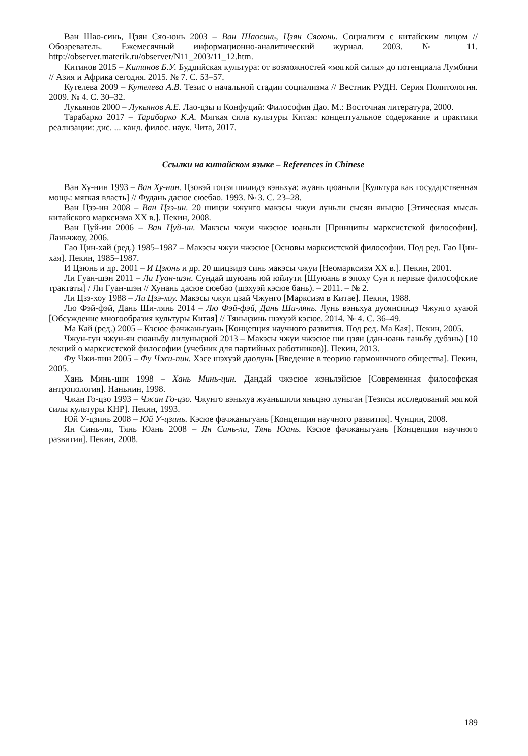Ван Шао-синь, Цзян Сяо-юнь 2003 – Ван Шаосинь, Цзян Сяоюнь. Социализм с китайским лицом // Обозреватель. Ежемесячный информационно-аналитический журнал. 2003. № 11. http://observer.materik.ru/observer/N11_2003/11_12.htm.
Китинов 2015 – Китинов Б.У. Буддийская культура: от возможностей «мягкой силы» до потенциала Лумбини // Азия и Африка сегодня. 2015. № 7. С. 53–57.
Кутелева 2009 – Кутелева А.В. Тезис о начальной стадии социализма // Вестник РУДН. Серия Политология. 2009. № 4. С. 30–32.
Лукьянов 2000 – Лукьянов А.Е. Лао-цзы и Конфуций: Философия Дао. М.: Восточная литература, 2000.
Тарабарко 2017 – Тарабарко К.А. Мягкая сила культуры Китая: концептуальное содержание и практики реализации: дис. ... канд. филос. наук. Чита, 2017.
Ссылки на китайском языке – References in Chinese
Ван Ху-нин 1993 – Ван Ху-нин. Цзовэй гоцзя шилидэ вэньхуа: жуань цюаньли [Культура как государственная мощь: мягкая власть] // Фудань дасюе сюебао. 1993. № 3. С. 23–28.
Ван Цзэ-ин 2008 – Ван Цзэ-ин. 20 шицзи чжунго макэсы чжуи луньли сысян яньцзю [Этическая мысль китайского марксизма XX в.]. Пекин, 2008.
Ван Цуй-ин 2006 – Ван Цуй-ин. Макэсы чжуи чжэсюе юаньли [Принципы марксистской философии]. Ланьчжоу, 2006.
Гао Цин-хай (ред.) 1985–1987 – Макэсы чжуи чжэсюе [Основы марксистской философии. Под ред. Гао Цин-хая]. Пекин, 1985–1987.
И Цзюнь и др. 2001 – И Цзюнь и др. 20 шицзидэ синь макэсы чжуи [Неомарксизм XX в.]. Пекин, 2001.
Ли Гуан-шэн 2011 – Ли Гуан-шэн. Сундай шуюань юй юйлути [Шуюань в эпоху Сун и первые философские трактаты] / Ли Гуан-шэн // Хунань дасюе сюебао (шэхуэй кэсюе бань). – 2011. – № 2.
Ли Цзэ-хоу 1988 – Ли Цзэ-хоу. Макэсы чжуи цзай Чжунго [Марксизм в Китае]. Пекин, 1988.
Лю Фэй-фэй, Дань Ши-лянь 2014 – Лю Фэй-фэй, Дань Ши-лянь. Лунь вэньхуа дуоянсиндэ Чжунго хуаюй [Обсуждение многообразия культуры Китая] // Тяньцзинь шэхуэй кэсюе. 2014. № 4. С. 36–49.
Ма Кай (ред.) 2005 – Кэсюе фачжаньгуань [Концепция научного развития. Под ред. Ма Кая]. Пекин, 2005.
Чжун-гун чжун-ян сюаньбу лилуньцзюй 2013 – Макэсы чжуи чжэсюе ши цзян (дан-юань ганьбу дубэнь) [10 лекций о марксистской философии (учебник для партийных работников)]. Пекин, 2013.
Фу Чжи-пин 2005 – Фу Чжи-пин. Хэсе шэхуэй даолунь [Введение в теорию гармоничного общества]. Пекин, 2005.
Хань Минь-цин 1998 – Хань Минь-цин. Дандай чжэсюе жэньлэйсюе [Современная философская антропология]. Наньнин, 1998.
Чжан Го-цзо 1993 – Чжан Го-цзо. Чжунго вэньхуа жуаньшили яньцзю луньган [Тезисы исследований мягкой силы культуры КНР]. Пекин, 1993.
Юй У-цзинь 2008 – Юй У-цзинь. Кэсюе фачжаньгуань [Концепция научного развития]. Чунцин, 2008.
Ян Синь-ли, Тянь Юань 2008 – Ян Синь-ли, Тянь Юань. Кэсюе фачжаньгуань [Концепция научного развития]. Пекин, 2008.
189